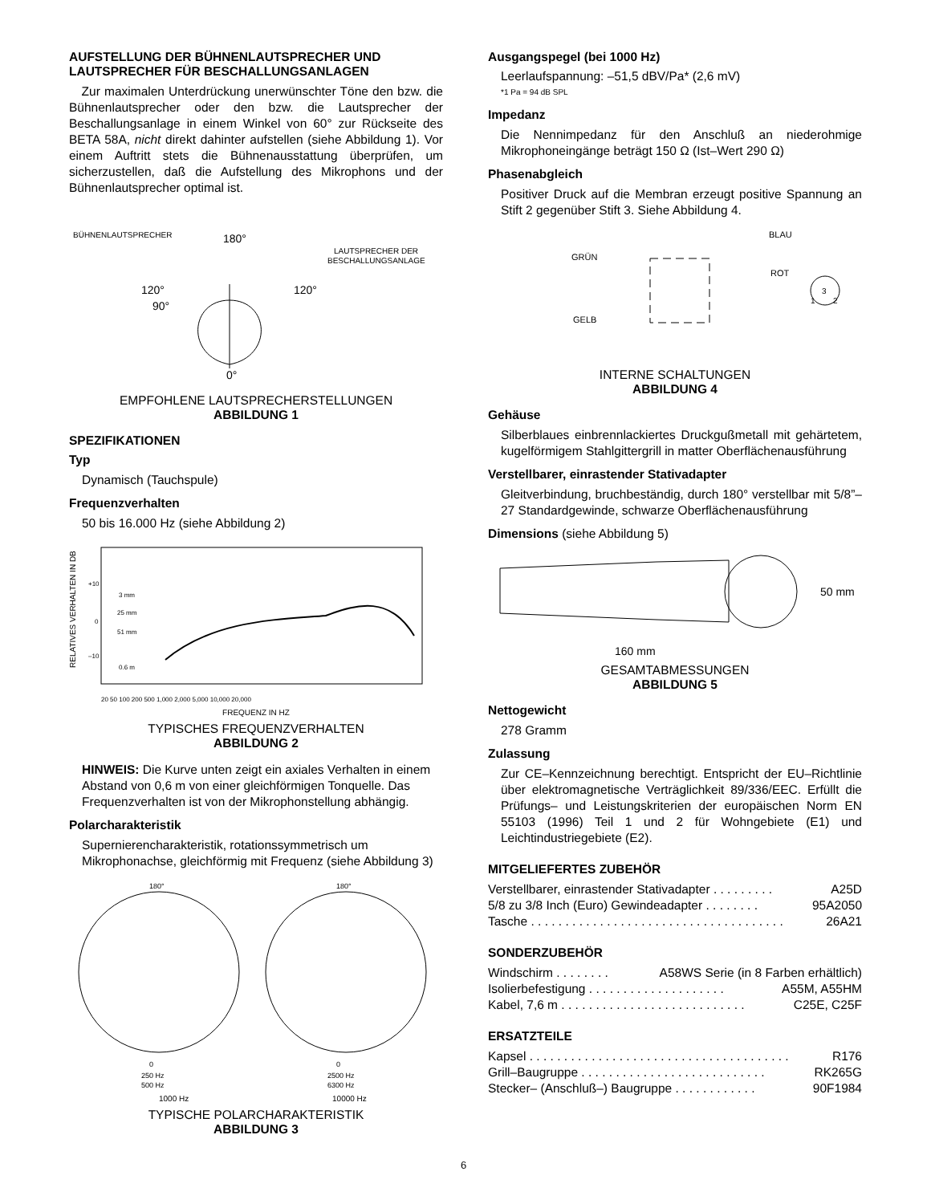AUFSTELLUNG DER BÜHNENLAUTSPRECHER UND LAUTSPRECHER FÜR BESCHALLUNGSANLAGEN
Zur maximalen Unterdrückung unerwünschter Töne den bzw. die Bühnenlautsprecher oder den bzw. die Lautsprecher der Beschallungsanlage in einem Winkel von 60° zur Rückseite des BETA 58A, nicht direkt dahinter aufstellen (siehe Abbildung 1). Vor einem Auftritt stets die Bühnenausstattung überprüfen, um sicherzustellen, daß die Aufstellung des Mikrophons und der Bühnenlautsprecher optimal ist.
BÜHNENLAUTSPRECHER
180°
LAUTSPRECHER DER
BESCHALLUNGSANLAGE
120°
120°
90°
0°
EMPFOHLENE LAUTSPRECHERSTELLUNGEN
ABBILDUNG 1
SPEZIFIKATIONEN
Typ
Dynamisch (Tauchspule)
Frequenzverhalten
50 bis 16.000 Hz (siehe Abbildung 2)
RELATIVES VERHALTEN IN DB
+10
0
–10
3 mm
25 mm
51 mm
0.6 m
20 50 100 200 500 1,000 2,000 5,000 10,000 20,000
FREQUENZ IN HZ
TYPISCHES FREQUENZVERHALTEN
ABBILDUNG 2
HINWEIS: Die Kurve unten zeigt ein axiales Verhalten in einem Abstand von 0,6 m von einer gleichförmigen Tonquelle. Das Frequenzverhalten ist von der Mikrophonstellung abhängig.
Polarcharakteristik
Supernierencharakteristik, rotationssymmetrisch um Mikrophonachse, gleichförmig mit Frequenz (siehe Abbildung 3)
180°
180°
0
0
250 Hz
500 Hz
2500 Hz
6300 Hz
1000 Hz 10000 Hz
TYPISCHE POLARCHARAKTERISTIK
ABBILDUNG 3
Ausgangspegel (bei 1000 Hz)
Leerlaufspannung: –51,5 dBV/Pa* (2,6 mV)
*1 Pa = 94 dB SPL
Impedanz
Die Nennimpedanz für den Anschluß an niederohmige Mikrophoneingänge beträgt 150 Ω (Ist–Wert 290 Ω)
Phasenabgleich
Positiver Druck auf die Membran erzeugt positive Spannung an Stift 2 gegenüber Stift 3. Siehe Abbildung 4.
BLAU
GRÜN
ROT
GELB
3
1
2
INTERNE SCHALTUNGEN
ABBILDUNG 4
Gehäuse
Silberblaues einbrennlackiertes Druckgußmetall mit gehärtetem, kugelförmigem Stahlgittergrill in matter Oberflächenausführung
Verstellbarer, einrastender Stativadapter
Gleitverbindung, bruchbeständig, durch 180° verstellbar mit 5/8”–27 Standardgewinde, schwarze Oberflächenausführung
Dimensions (siehe Abbildung 5)
50 mm
160 mm
GESAMTABMESSUNGEN
ABBILDUNG 5
Nettogewicht
278 Gramm
Zulassung
Zur CE–Kennzeichnung berechtigt. Entspricht der EU–Richtlinie über elektromagnetische Verträglichkeit 89/336/EEC. Erfüllt die Prüfungs– und Leistungskriterien der europäischen Norm EN 55103 (1996) Teil 1 und 2 für Wohngebiete (E1) und Leichtindustriegebiete (E2).
MITGELIEFERTES ZUBEHÖR
Verstellbarer, einrastender Stativadapter . . . . . . . . . A25D
5/8 zu 3/8 Inch (Euro) Gewindeadapter . . . . . . . . 95A2050
Tasche . . . . . . . . . . . . . . . . . . . . . . . . . . . . . . . . . . . . . 26A21
SONDERZUBEHÖR
Windschirm . . . . . . . . A58WS Serie (in 8 Farben erhältlich)
Isolierbefestigung . . . . . . . . . . . . . . . . . . . . A55M, A55HM
Kabel, 7,6 m . . . . . . . . . . . . . . . . . . . . . . . . . . . C25E, C25F
ERSATZTEILE
Kapsel . . . . . . . . . . . . . . . . . . . . . . . . . . . . . . . . . . . . . . R176
Grill–Baugruppe . . . . . . . . . . . . . . . . . . . . . . . . . . . RK265G
Stecker– (Anschluß–) Baugruppe . . . . . . . . . . . . 90F1984
6